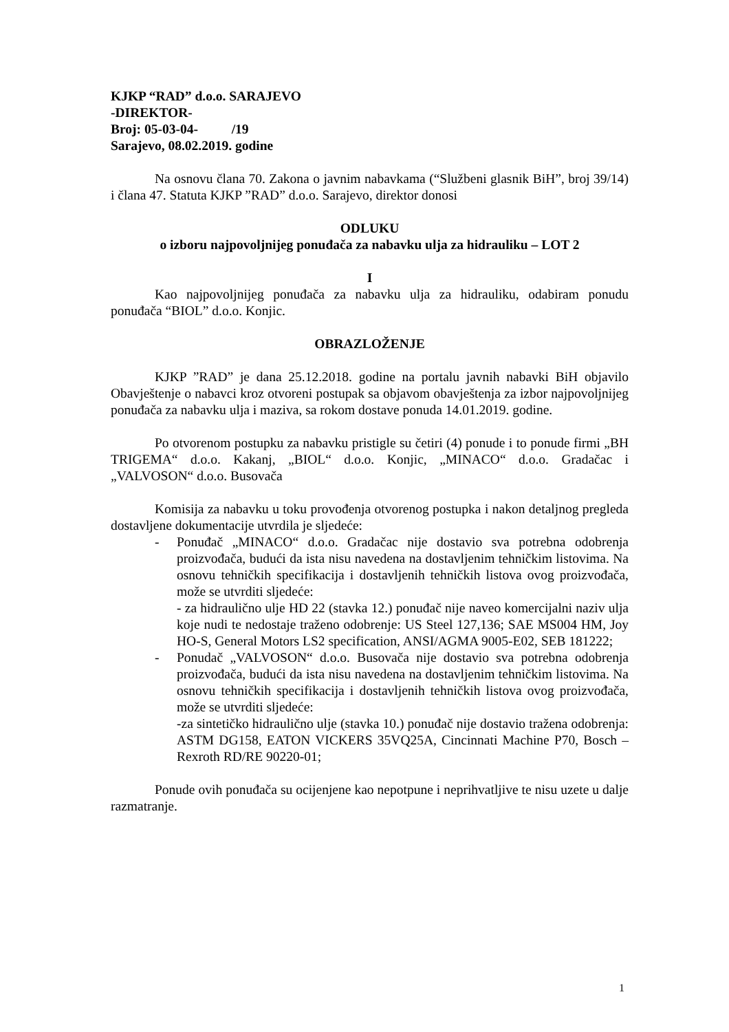KJKP “RAD” d.o.o. SARAJEVO
-DIREKTOR-
Broj: 05-03-04- /19
Sarajevo, 08.02.2019. godine
Na osnovu člana 70. Zakona o javnim nabavkama (“Službeni glasnik BiH”, broj 39/14) i člana 47. Statuta KJKP ”RAD” d.o.o. Sarajevo, direktor donosi
ODLUKU
o izboru najpovoljnijeg ponuđača za nabavku ulja za hidrauliku – LOT 2
I
Kao najpovoljnijeg ponuđača za nabavku ulja za hidrauliku, odabiram ponudu ponuđača “BIOL” d.o.o. Konjic.
OBRAZLOŽENJE
KJKP ”RAD” je dana 25.12.2018. godine na portalu javnih nabavki BiH objavilo Obavještenje o nabavci kroz otvoreni postupak sa objavom obavještenja za izbor najpovoljnijeg ponuđača za nabavku ulja i maziva, sa rokom dostave ponuda 14.01.2019. godine.
Po otvorenom postupku za nabavku pristigle su četiri (4) ponude i to ponude firmi „BH TRIGEMA“ d.o.o. Kakanj, „BIOL“ d.o.o. Konjic, „MINACO“ d.o.o. Gradačac i „VALVOSON“ d.o.o. Busovača
Komisija za nabavku u toku provođenja otvorenog postupka i nakon detaljnog pregleda dostavljene dokumentacije utvrdila je sljedeće:
- Ponuđač „MINACO“ d.o.o. Gradačac nije dostavio sva potrebna odobrenja proizvođača, budući da ista nisu navedena na dostavljenim tehničkim listovima. Na osnovu tehničkih specifikacija i dostavljenih tehničkih listova ovog proizvođača, može se utvrditi sljedeće:
- za hidraulično ulje HD 22 (stavka 12.) ponuđač nije naveo komercijalni naziv ulja koje nudi te nedostaje traženo odobrenje: US Steel 127,136; SAE MS004 HM, Joy HO-S, General Motors LS2 specification, ANSI/AGMA 9005-E02, SEB 181222;
- Ponudač „VALVOSON“ d.o.o. Busovača nije dostavio sva potrebna odobrenja proizvođača, budući da ista nisu navedena na dostavljenim tehničkim listovima. Na osnovu tehničkih specifikacija i dostavljenih tehničkih listova ovog proizvođača, može se utvrditi sljedeće:
-za sintetičko hidraulično ulje (stavka 10.) ponuđač nije dostavio tražena odobrenja: ASTM DG158, EATON VICKERS 35VQ25A, Cincinnati Machine P70, Bosch – Rexroth RD/RE 90220-01;
Ponude ovih ponuđača su ocijenjene kao nepotpune i neprihvatljive te nisu uzete u dalje razmatranje.
1